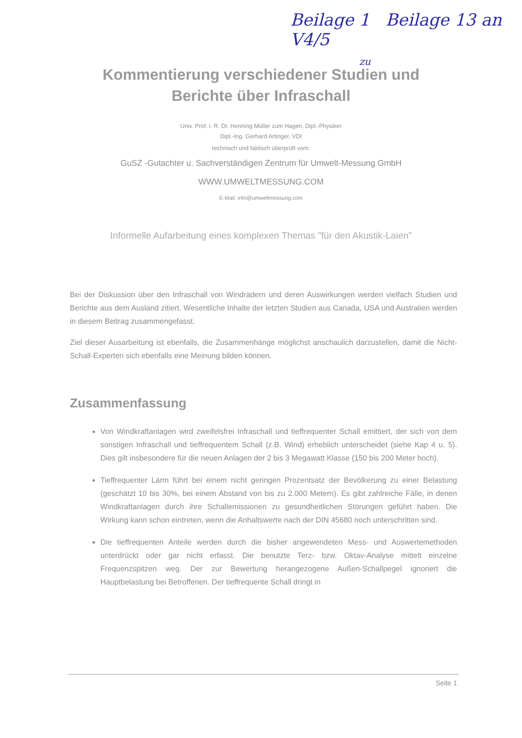Beilage 1 Beilage 13 an V4/5
zu
Kommentierung verschiedener Studien und Berichte über Infraschall
Univ. Prof. i. R. Dr. Henning Müller zum Hagen, Dipl.-Physiker
Dipl.-Ing. Gerhard Artinger, VDI
technisch und faktisch überprüft vom:
GuSZ -Gutachter u. Sachverständigen Zentrum für Umwelt-Messung GmbH
WWW.UMWELTMESSUNG.COM
E-Mail: info@umweltmessung.com
Informelle Aufarbeitung eines komplexen Themas "für den Akustik-Laien"
Bei der Diskussion über den Infraschall von Windrädern und deren Auswirkungen werden vielfach Studien und Berichte aus dem Ausland zitiert. Wesentliche Inhalte der letzten Studien aus Canada, USA und Australien werden in diesem Beitrag zusammengefasst.
Ziel dieser Ausarbeitung ist ebenfalls, die Zusammenhänge möglichst anschaulich darzustellen, damit die Nicht-Schall-Experten sich ebenfalls eine Meinung bilden können.
Zusammenfassung
Von Windkraftanlagen wird zweifelsfrei Infraschall und tieffrequenter Schall emittiert, der sich von dem sonstigen Infraschall und tieffrequentem Schall (z.B. Wind) erheblich unterscheidet (siehe Kap 4 u. 5). Dies gilt insbesondere für die neuen Anlagen der 2 bis 3 Megawatt Klasse (150 bis 200 Meter hoch).
Tieffrequenter Lärm führt bei einem nicht geringen Prozentsatz der Bevölkerung zu einer Belastung (geschätzt 10 bis 30%, bei einem Abstand von bis zu 2.000 Metern). Es gibt zahlreiche Fälle, in denen Windkraftanlagen durch ihre Schallemissionen zu gesundheitlichen Störungen geführt haben. Die Wirkung kann schon eintreten, wenn die Anhaltswerte nach der DIN 45680 noch unterschritten sind.
Die tieffrequenten Anteile werden durch die bisher angewendeten Mess- und Auswertemethoden unterdrückt oder gar nicht erfasst. Die benutzte Terz- bzw. Oktav-Analyse mittelt einzelne Frequenzspitzen weg. Der zur Bewertung herangezogene Außen-Schallpegel ignoriert die Hauptbelastung bei Betroffenen. Der tieffrequente Schall dringt in
Seite 1